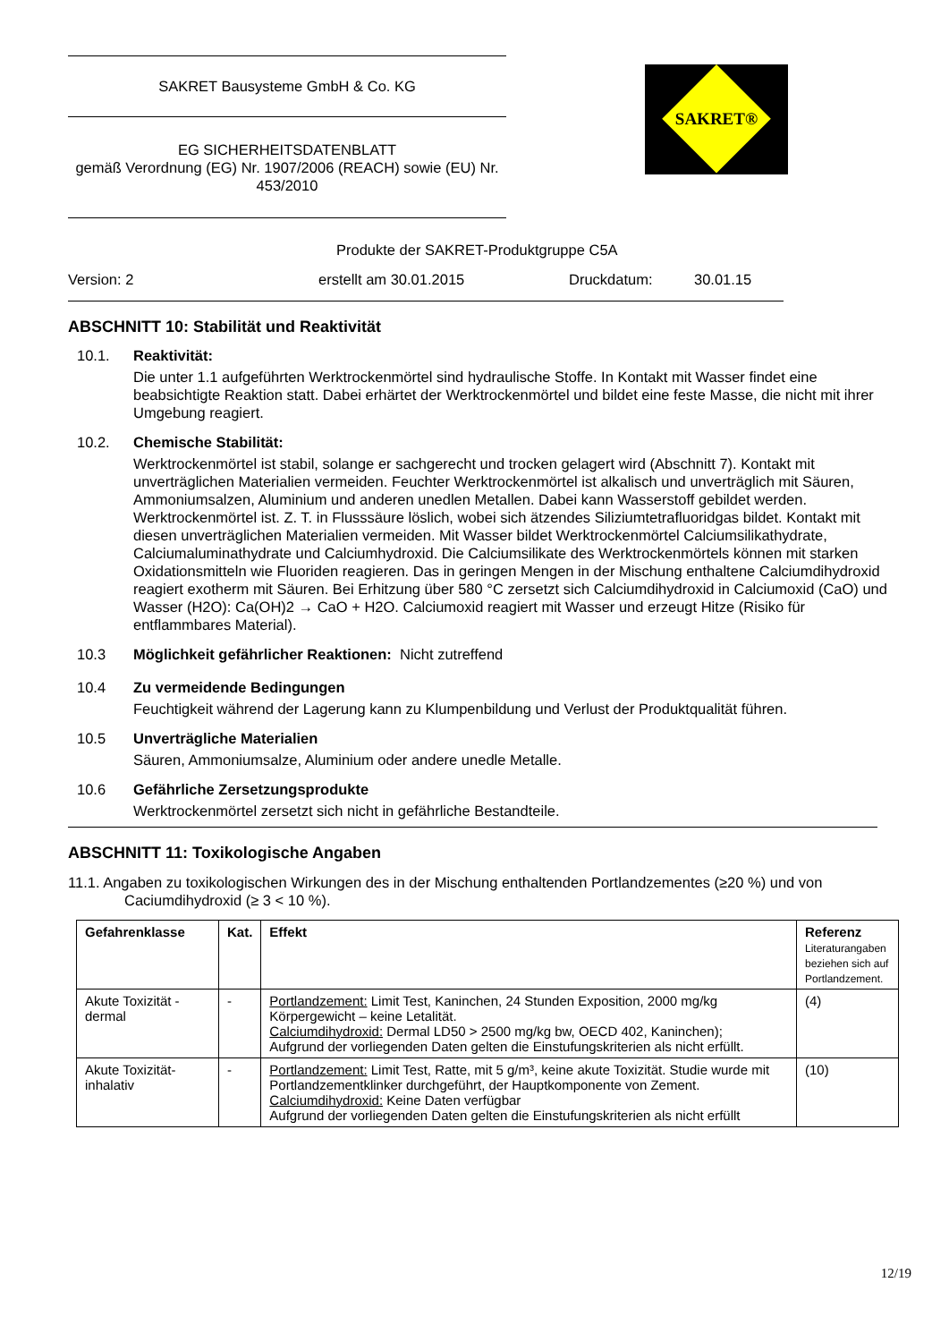SAKRET Bausysteme GmbH & Co. KG
EG SICHERHEITSDATENBLATT
gemäß Verordnung (EG) Nr. 1907/2006 (REACH) sowie (EU) Nr. 453/2010
SAKRET®
Produkte der SAKRET-Produktgruppe C5A
Version: 2 erstellt am 30.01.2015 Druckdatum: 30.01.15
ABSCHNITT 10: Stabilität und Reaktivität
10.1. Reaktivität:
Die unter 1.1 aufgeführten Werktrockenmörtel sind hydraulische Stoffe. In Kontakt mit Wasser findet eine beabsichtigte Reaktion statt. Dabei erhärtet der Werktrockenmörtel und bildet eine feste Masse, die nicht mit ihrer Umgebung reagiert.
10.2. Chemische Stabilität:
Werktrockenmörtel ist stabil, solange er sachgerecht und trocken gelagert wird (Abschnitt 7). Kontakt mit unverträglichen Materialien vermeiden. Feuchter Werktrockenmörtel ist alkalisch und unverträglich mit Säuren, Ammoniumsalzen, Aluminium und anderen unedlen Metallen. Dabei kann Wasserstoff gebildet werden. Werktrockenmörtel ist. Z. T. in Flusssäure löslich, wobei sich ätzendes Siliziumtetrafluoridgas bildet. Kontakt mit diesen unverträglichen Materialien vermeiden. Mit Wasser bildet Werktrockenmörtel Calciumsilikathydrate, Calciumaluminathydrate und Calciumhydroxid. Die Calciumsilikate des Werktrockenmörtels können mit starken Oxidationsmitteln wie Fluoriden reagieren. Das in geringen Mengen in der Mischung enthaltene Calciumdihydroxid reagiert exotherm mit Säuren. Bei Erhitzung über 580 °C zersetzt sich Calciumdihydroxid in Calciumoxid (CaO) und Wasser (H2O): Ca(OH)2 → CaO + H2O. Calciumoxid reagiert mit Wasser und erzeugt Hitze (Risiko für entflammbares Material).
10.3 Möglichkeit gefährlicher Reaktionen: Nicht zutreffend
10.4 Zu vermeidende Bedingungen
Feuchtigkeit während der Lagerung kann zu Klumpenbildung und Verlust der Produktqualität führen.
10.5 Unverträgliche Materialien
Säuren, Ammoniumsalze, Aluminium oder andere unedle Metalle.
10.6 Gefährliche Zersetzungsprodukte
Werktrockenmörtel zersetzt sich nicht in gefährliche Bestandteile.
ABSCHNITT 11: Toxikologische Angaben
11.1. Angaben zu toxikologischen Wirkungen des in der Mischung enthaltenden Portlandzementes (≥20 %) und von Caciumdihydroxid (≥ 3 < 10 %).
| Gefahrenklasse | Kat. | Effekt | Referenz Literaturangaben beziehen sich auf Portlandzement. |
| --- | --- | --- | --- |
| Akute Toxizität - dermal | - | Portlandzement: Limit Test, Kaninchen, 24 Stunden Exposition, 2000 mg/kg Körpergewicht – keine Letalität. Calciumdihydroxid: Dermal LD50 > 2500 mg/kg bw, OECD 402, Kaninchen); Aufgrund der vorliegenden Daten gelten die Einstufungskriterien als nicht erfüllt. | (4) |
| Akute Toxizität- inhalativ | - | Portlandzement: Limit Test, Ratte, mit 5 g/m³, keine akute Toxizität. Studie wurde mit Portlandzementklinker durchgeführt, der Hauptkomponente von Zement. Calciumdihydroxid: Keine Daten verfügbar Aufgrund der vorliegenden Daten gelten die Einstufungskriterien als nicht erfüllt | (10) |
12/19